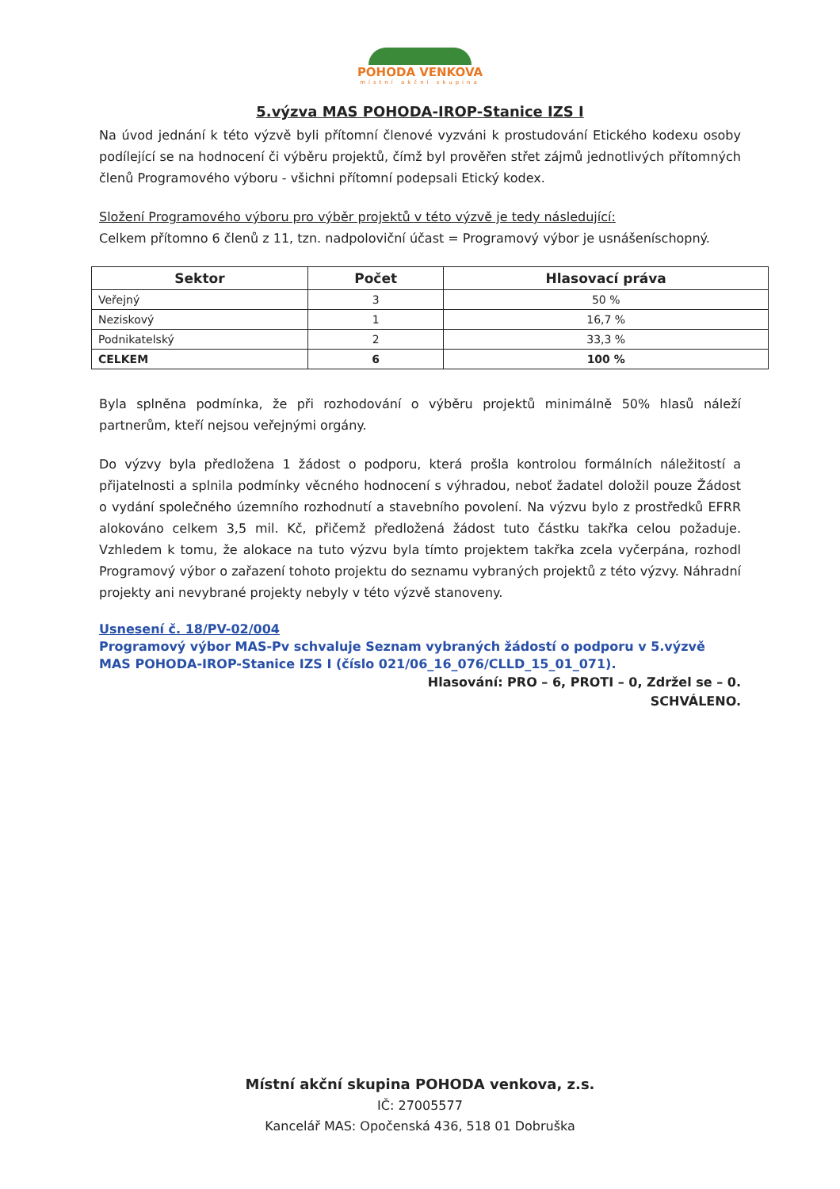POHODA VENKOVA
místní akční skupina
5.výzva MAS POHODA-IROP-Stanice IZS I
Na úvod jednání k této výzvě byli přítomní členové vyzváni k prostudování Etického kodexu osoby podílející se na hodnocení či výběru projektů, čímž byl prověřen střet zájmů jednotlivých přítomných členů Programového výboru - všichni přítomní podepsali Etický kodex.
Složení Programového výboru pro výběr projektů v této výzvě je tedy následující:
Celkem přítomno 6 členů z 11, tzn. nadpoloviční účast = Programový výbor je usnášeníschopný.
| Sektor | Počet | Hlasovací práva |
| --- | --- | --- |
| Veřejný | 3 | 50 % |
| Neziskový | 1 | 16,7 % |
| Podnikatelský | 2 | 33,3 % |
| CELKEM | 6 | 100 % |
Byla splněna podmínka, že při rozhodování o výběru projektů minimálně 50% hlasů náleží partnerům, kteří nejsou veřejnými orgány.
Do výzvy byla předložena 1 žádost o podporu, která prošla kontrolou formálních náležitostí a přijatelnosti a splnila podmínky věcného hodnocení s výhradou, neboť žadatel doložil pouze Žádost o vydání společného územního rozhodnutí a stavebního povolení. Na výzvu bylo z prostředků EFRR alokováno celkem 3,5 mil. Kč, přičemž předložená žádost tuto částku takřka celou požaduje. Vzhledem k tomu, že alokace na tuto výzvu byla tímto projektem takřka zcela vyčerpána, rozhodl Programový výbor o zařazení tohoto projektu do seznamu vybraných projektů z této výzvy. Náhradní projekty ani nevybrané projekty nebyly v této výzvě stanoveny.
Usnesení č. 18/PV-02/004
Programový výbor MAS-Pv schvaluje Seznam vybraných žádostí o podporu v 5.výzvě MAS POHODA-IROP-Stanice IZS I (číslo 021/06_16_076/CLLD_15_01_071).
Hlasování: PRO – 6, PROTI – 0, Zdržel se – 0.
SCHVÁLENO.
Místní akční skupina POHODA venkova, z.s.
IČ: 27005577
Kancelář MAS: Opočenská 436, 518 01 Dobruška